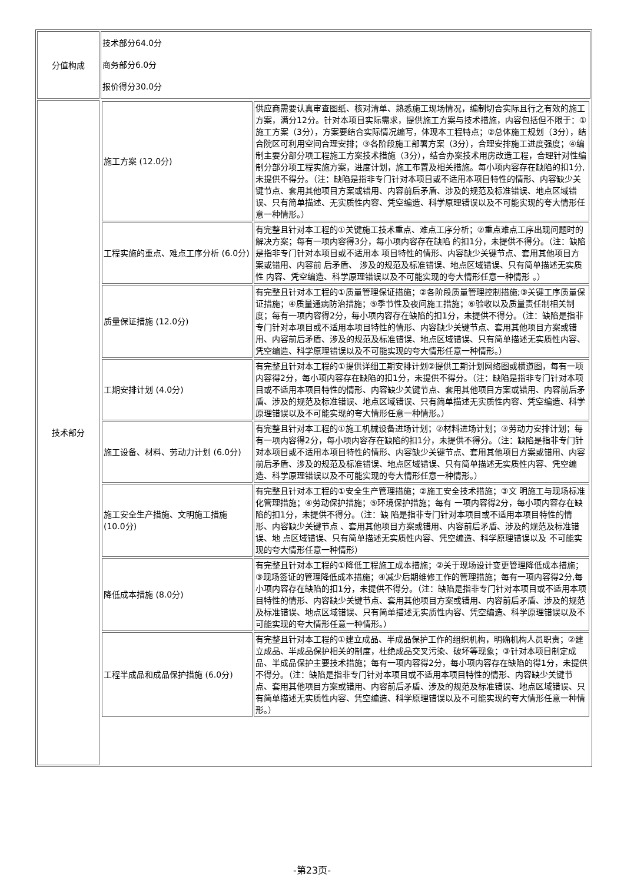| 分值构成 | 技术部分64.0分 商务部分6.0分 报价得分30.0分 |
| 技术部分 | / 施工方案 (12.0分) / 供应商需要认真审查图纸、核对清单、熟悉施工现场情况，编制切合实际且行之有效的施工方案，满分12分。针对本项目实际需求，提供施工方案与技术措施，内容包括但不限于：①施工方案（3分），方案要结合实际情况编写，体现本工程特点；②总体施工规划（3分），结合院区可利用空间合理安排；③各阶段施工部署方案（3分），合理安排施工进度强度；④编制主要分部分项工程施工方案技术措施（3分），结合办案技术用房改造工程，合理针对性编制分部分项工程实施方案，进度计划，施工布置及相关措施。每小项内容存在缺陷的扣1分, 未提供不得分。（注：缺陷是指非专门针对本项目或不适用本项目特性的情形、内容缺少关键节点、套用其他项目方案或错用、内容前后矛盾、涉及的规范及标准错误、地点区域错误、只有简单描述、无实质性内容、凭空编造、科学原理错误以及不可能实现的夸大情形任意一种情形。） / / 工程实施的重点、难点工序分析 (6.0分) / 有完整且针对本工程的①关键施工技术重点、难点工序分析；②重点难点工序出现问题时的解决方案；每有一项内容得3分，每小项内容存在缺陷 的扣1分，未提供不得分。（注：缺陷是指非专门针对本项目或不适用本 项目特性的情形、内容缺少关键节点、套用其他项目方案或错用、内容前 后矛盾、 涉及的规范及标准错误、地点区域错误、只有简单描述无实质性 内容、凭空编造、科学原理错误以及不可能实现的夸大情形任意一种情形 。） / / 质量保证措施 (12.0分) / 有完整且针对本工程的①质量管理保证措施；②各阶段质量管理控制措施;③关键工序质量保证措施；④质量通病防治措施；⑤季节性及夜间施工措施；⑥验收以及质量责任制相关制度；每有一项内容得2分，每小项内容存在缺陷的扣1分，未提供不得分。（注：缺陷是指非专门针对本项目或不适用本项目特性的情形、内容缺少关键节点、套用其他项目方案或错用、内容前后矛盾、涉及的规范及标准错误、地点区域错误、只有简单描述无实质性内容、凭空编造、科学原理错误以及不可能实现的夸大情形任意一种情形。） / / 工期安排计划 (4.0分) / 有完整且针对本工程的①提供详细工期安排计划②提供工期计划网络图或横道图，每有一项内容得2分，每小项内容存在缺陷的扣1分，未提供不得分。（注：缺陷是指非专门针对本项目或不适用本项目特性的情形、内容缺少关键节点、套用其他项目方案或错用、内容前后矛盾、涉及的规范及标准错误、地点区域错误、只有简单描述无实质性内容、凭空编造、科学原理错误以及不可能实现的夸大情形任意一种情形。） / / 施工设备、材料、劳动力计划 (6.0分) / 有完整且针对本工程的①施工机械设备进场计划；②材料进场计划；③劳动力安排计划；每有一项内容得2分，每小项内容存在缺陷的扣1分，未提供不得分。（注：缺陷是指非专门针对本项目或不适用本项目特性的情形、内容缺少关键节点、套用其他项目方案或错用、内容前后矛盾、涉及的规范及标准错误、地点区域错误、只有简单描述无实质性内容、凭空编造、科学原理错误以及不可能实现的夸大情形任意一种情形。） / / 施工安全生产措施、文明施工措施 (10.0分) / 有完整且针对本工程的①安全生产管理措施；②施工安全技术措施；③文 明施工与现场标准化管理措施；④劳动保护措施；⑤环境保护措施；每有 一项内容得2分，每小项内容存在缺陷的扣1分，未提供不得分。（注：缺 陷是指非专门针对本项目或不适用本项目特性的情形、内容缺少关键节点 、套用其他项目方案或错用、内容前后矛盾、涉及的规范及标准错误、地 点区域错误、只有简单描述无实质性内容、凭空编造、科学原理错误以及 不可能实现的夸大情形任意一种情形） / / 降低成本措施 (8.0分) / 有完整且针对本工程的①降低工程施工成本措施；②关于现场设计变更管理降低成本措施；③现场签证的管理降低成本措施；④减少后期维修工作的管理措施；每有一项内容得2分,每小项内容存在缺陷的扣1分，未提供不得分。（注：缺陷是指非专门针对本项目或不适用本项目特性的情形、内容缺少关键节点、套用其他项目方案或错用、内容前后矛盾、涉及的规范及标准错误、地点区域错误、只有简单描述无实质性内容、凭空编造、科学原理错误以及不可能实现的夸大情形任意一种情形。） / / 工程半成品和成品保护措施 (6.0分) / 有完整且针对本工程的①建立成品、半成品保护工作的组织机构，明确机构人员职责；②建立成品、半成品保护相关的制度，杜绝成品交叉污染、破坏等现象；③针对本项目制定成品、半成品保护主要技术措施；每有一项内容得2分，每小项内容存在缺陷的得1分，未提供不得分。（注：缺陷是指非专门针对本项目或不适用本项目特性的情形、内容缺少关键节点、套用其他项目方案或错用、内容前后矛盾、涉及的规范及标准错误、地点区域错误、只有简单描述无实质性内容、凭空编造、科学原理错误以及不可能实现的夸大情形任意一种情形。） / |
-第23页-